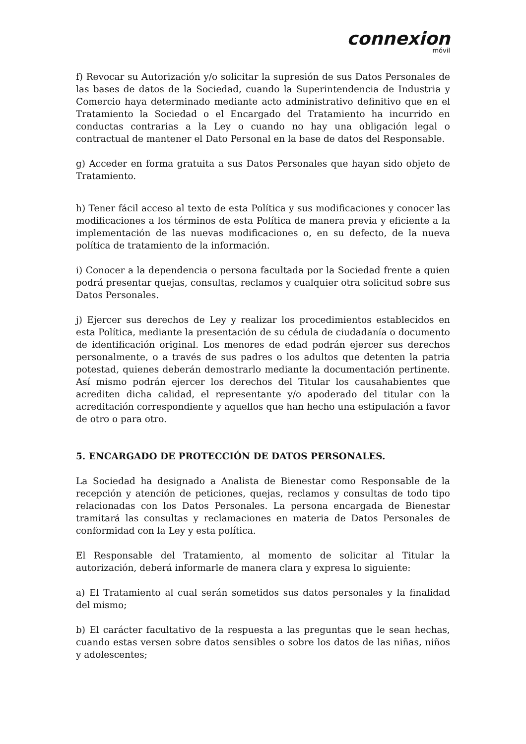connexion
móvil
f) Revocar su Autorización y/o solicitar la supresión de sus Datos Personales de las bases de datos de la Sociedad, cuando la Superintendencia de Industria y Comercio haya determinado mediante acto administrativo definitivo que en el Tratamiento la Sociedad o el Encargado del Tratamiento ha incurrido en conductas contrarias a la Ley o cuando no hay una obligación legal o contractual de mantener el Dato Personal en la base de datos del Responsable.
g) Acceder en forma gratuita a sus Datos Personales que hayan sido objeto de Tratamiento.
h) Tener fácil acceso al texto de esta Política y sus modificaciones y conocer las modificaciones a los términos de esta Política de manera previa y eficiente a la implementación de las nuevas modificaciones o, en su defecto, de la nueva política de tratamiento de la información.
i) Conocer a la dependencia o persona facultada por la Sociedad frente a quien podrá presentar quejas, consultas, reclamos y cualquier otra solicitud sobre sus Datos Personales.
j) Ejercer sus derechos de Ley y realizar los procedimientos establecidos en esta Política, mediante la presentación de su cédula de ciudadanía o documento de identificación original. Los menores de edad podrán ejercer sus derechos personalmente, o a través de sus padres o los adultos que detenten la patria potestad, quienes deberán demostrarlo mediante la documentación pertinente. Así mismo podrán ejercer los derechos del Titular los causahabientes que acrediten dicha calidad, el representante y/o apoderado del titular con la acreditación correspondiente y aquellos que han hecho una estipulación a favor de otro o para otro.
5. ENCARGADO DE PROTECCIÓN DE DATOS PERSONALES.
La Sociedad ha designado a Analista de Bienestar como Responsable de la recepción y atención de peticiones, quejas, reclamos y consultas de todo tipo relacionadas con los Datos Personales. La persona encargada de Bienestar tramitará las consultas y reclamaciones en materia de Datos Personales de conformidad con la Ley y esta política.
El Responsable del Tratamiento, al momento de solicitar al Titular la autorización, deberá informarle de manera clara y expresa lo siguiente:
a) El Tratamiento al cual serán sometidos sus datos personales y la finalidad del mismo;
b) El carácter facultativo de la respuesta a las preguntas que le sean hechas, cuando estas versen sobre datos sensibles o sobre los datos de las niñas, niños y adolescentes;